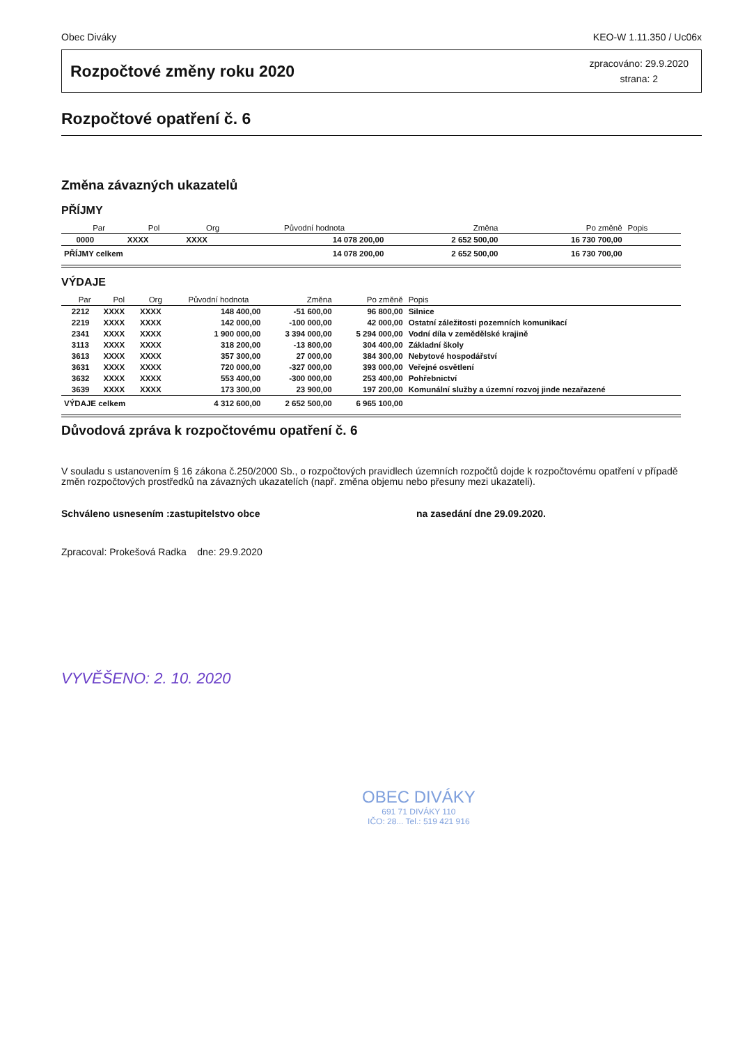Obec Diváky KEO-W 1.11.350 / Uc06x
Rozpočtové změny roku 2020
zpracováno: 29.9.2020
strana: 2
Rozpočtové opatření č. 6
Změna závazných ukazatelů
PŘÍJMY
| | Par | Pol | Org | Původní hodnota | Změna | Po změně | Popis |
| --- | --- | --- | --- | --- | --- | --- | --- |
| | 0000 | XXXX | XXXX | 14 078 200,00 | 2 652 500,00 | 16 730 700,00 | |
| PŘÍJMY celkem | | | | 14 078 200,00 | 2 652 500,00 | 16 730 700,00 | |
VÝDAJE
| | Par | Pol | Org | Původní hodnota | Změna | Po změně | Popis |
| --- | --- | --- | --- | --- | --- | --- | --- |
| | 2212 | XXXX | XXXX | 148 400,00 | -51 600,00 | 96 800,00 | Silnice |
| | 2219 | XXXX | XXXX | 142 000,00 | -100 000,00 | 42 000,00 | Ostatní záležitosti pozemních komunikací |
| | 2341 | XXXX | XXXX | 1 900 000,00 | 3 394 000,00 | 5 294 000,00 | Vodní díla v zemědělské krajině |
| | 3113 | XXXX | XXXX | 318 200,00 | -13 800,00 | 304 400,00 | Základní školy |
| | 3613 | XXXX | XXXX | 357 300,00 | 27 000,00 | 384 300,00 | Nebytové hospodářství |
| | 3631 | XXXX | XXXX | 720 000,00 | -327 000,00 | 393 000,00 | Veřejné osvětlení |
| | 3632 | XXXX | XXXX | 553 400,00 | -300 000,00 | 253 400,00 | Pohřebnictví |
| | 3639 | XXXX | XXXX | 173 300,00 | 23 900,00 | 197 200,00 | Komunální služby a územní rozvoj jinde nezařazené |
| VÝDAJE celkem | | | | 4 312 600,00 | 2 652 500,00 | 6 965 100,00 | |
Důvodová zpráva k rozpočtovému opatření č. 6
V souladu s ustanovením § 16 zákona č.250/2000 Sb., o rozpočtových pravidlech územních rozpočtů dojde k rozpočtovému opatření v případě změn rozpočtových prostředků na závazných ukazatelích (např. změna objemu nebo přesuny mezi ukazateli).
Schváleno usnesením :zastupitelstvo obce na zasedání dne 29.09.2020.
Zpracoval: Prokešová Radka dne: 29.9.2020
VYVĚŠENO: 2. 10. 2020
OBEC DIVÁKY
691 71 DIVÁKY 110
IČO: 28... Tel.: 519 421 916